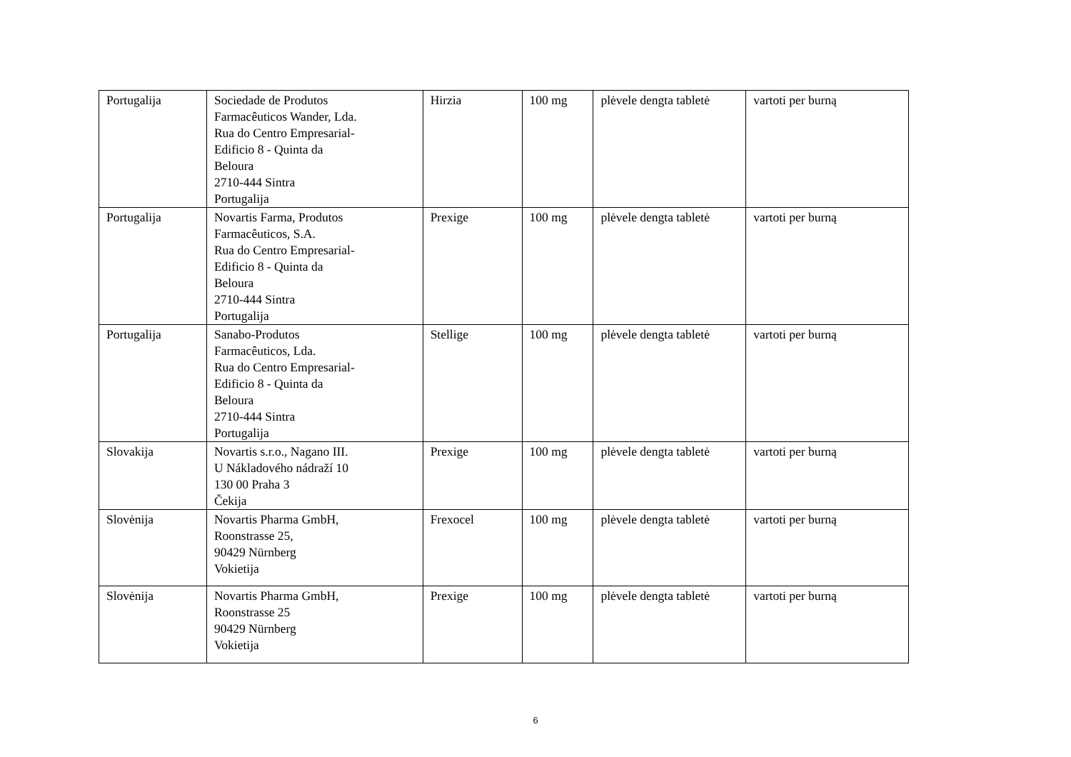| Portugalija | Sociedade de Produtos Farmacêuticos Wander, Lda. Rua do Centro Empresarial- Edificio 8 - Quinta da Beloura 2710-444 Sintra Portugalija | Hirzia | 100 mg | plėvele dengta tabletė | vartoti per burną |
| Portugalija | Novartis Farma, Produtos Farmacêuticos, S.A. Rua do Centro Empresarial- Edificio 8 - Quinta da Beloura 2710-444 Sintra Portugalija | Prexige | 100 mg | plėvele dengta tabletė | vartoti per burną |
| Portugalija | Sanabo-Produtos Farmacêuticos, Lda. Rua do Centro Empresarial- Edificio 8 - Quinta da Beloura 2710-444 Sintra Portugalija | Stellige | 100 mg | plėvele dengta tabletė | vartoti per burną |
| Slovakija | Novartis s.r.o., Nagano III. U Nákladového nádraží 10 130 00 Praha 3 Čekija | Prexige | 100 mg | plėvele dengta tabletė | vartoti per burną |
| Slovėnija | Novartis Pharma GmbH, Roonstrasse 25, 90429 Nürnberg Vokietija | Frexocel | 100 mg | plėvele dengta tabletė | vartoti per burną |
| Slovėnija | Novartis Pharma GmbH, Roonstrasse 25 90429 Nürnberg Vokietija | Prexige | 100 mg | plėvele dengta tabletė | vartoti per burną |
6